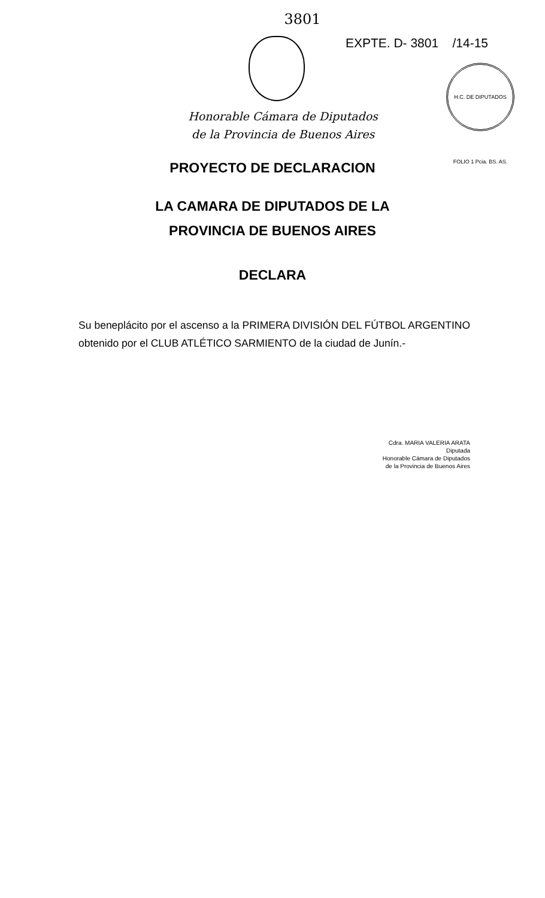3801
EXPTE. D- 3801 /14-15
H.C. DE DIPUTADOS FOLIO 1 Pcia. BS. AS.
Honorable Cámara de Diputados
de la Provincia de Buenos Aires
PROYECTO DE DECLARACION
LA CAMARA DE DIPUTADOS DE LA
PROVINCIA DE BUENOS AIRES
DECLARA
Su beneplácito por el ascenso a la PRIMERA DIVISIÓN DEL FÚTBOL ARGENTINO obtenido por el CLUB ATLÉTICO SARMIENTO de la ciudad de Junín.-
Cdra. MARIA VALERIA ARATA
Diputada
Honorable Cámara de Diputados
de la Provincia de Buenos Aires